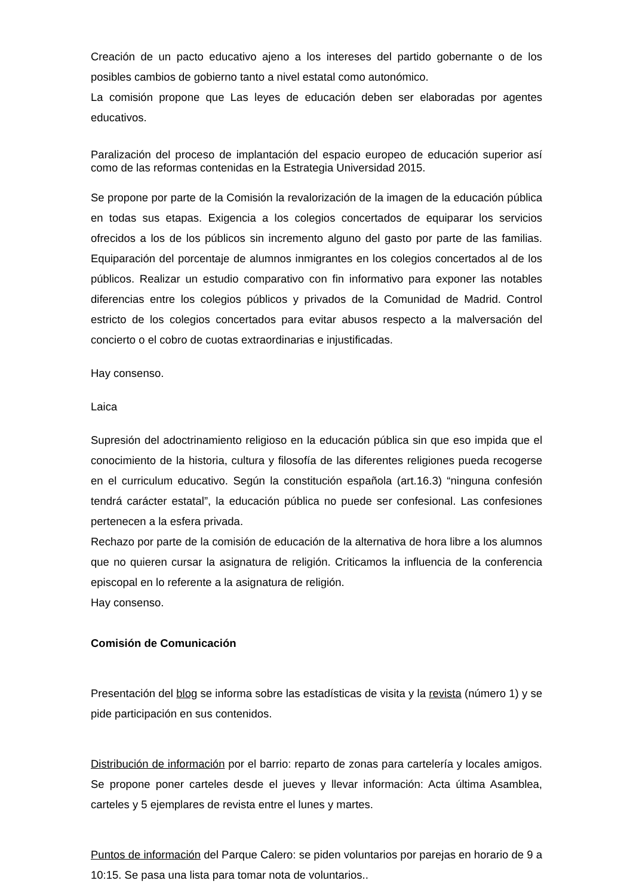Creación de un pacto educativo ajeno a los intereses del partido gobernante o de los posibles cambios de gobierno tanto a nivel estatal como autonómico.
La comisión propone que Las leyes de educación deben ser elaboradas por agentes educativos.
Paralización del proceso de implantación del espacio europeo de educación superior así como de las reformas contenidas en la Estrategia Universidad 2015.
Se propone por parte de la Comisión la revalorización de la imagen de la educación pública en todas sus etapas. Exigencia a los colegios concertados de equiparar los servicios ofrecidos a los de los públicos sin incremento alguno del gasto por parte de las familias. Equiparación del porcentaje de alumnos inmigrantes en los colegios concertados al de los públicos. Realizar un estudio comparativo con fin informativo para exponer las notables diferencias entre los colegios públicos y privados de la Comunidad de Madrid. Control estricto de los colegios concertados para evitar abusos respecto a la malversación del concierto o el cobro de cuotas extraordinarias e injustificadas.
Hay consenso.
Laica
Supresión del adoctrinamiento religioso en la educación pública sin que eso impida que el conocimiento de la historia, cultura y filosofía de las diferentes religiones pueda recogerse en el curriculum educativo. Según la constitución española (art.16.3) “ninguna confesión tendrá carácter estatal”, la educación pública no puede ser confesional. Las confesiones pertenecen a la esfera privada.
Rechazo por parte de la comisión de educación de la alternativa de hora libre a los alumnos que no quieren cursar la asignatura de religión. Criticamos la influencia de la conferencia episcopal en lo referente a la asignatura de religión.
Hay consenso.
Comisión de Comunicación
Presentación del blog se informa sobre las estadísticas de visita y la revista (número 1) y se pide participación en sus contenidos.
Distribución de información por el barrio: reparto de zonas para cartelería y locales amigos. Se propone poner carteles desde el jueves y llevar información: Acta última Asamblea, carteles y 5 ejemplares de revista entre el lunes y martes.
Puntos de información del Parque Calero: se piden voluntarios por parejas en horario de 9 a 10:15. Se pasa una lista para tomar nota de voluntarios..